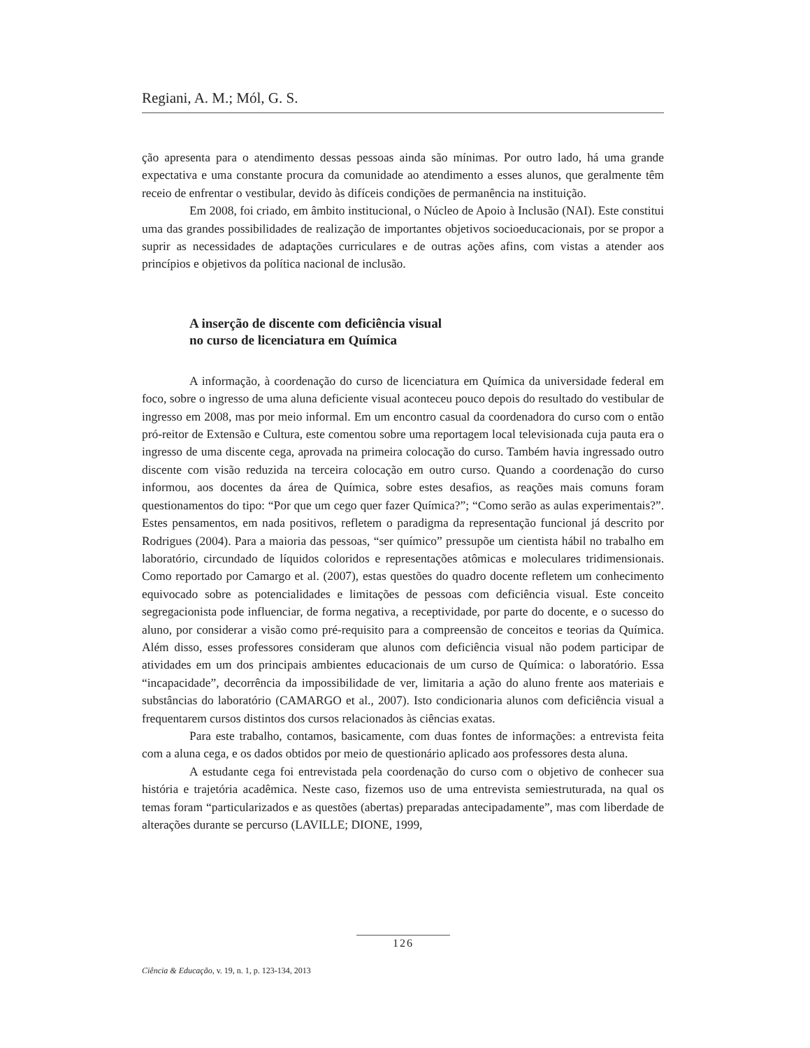Regiani, A. M.; Mól, G. S.
ção apresenta para o atendimento dessas pessoas ainda são mínimas. Por outro lado, há uma grande expectativa e uma constante procura da comunidade ao atendimento a esses alunos, que geralmente têm receio de enfrentar o vestibular, devido às difíceis condições de permanência na instituição.
Em 2008, foi criado, em âmbito institucional, o Núcleo de Apoio à Inclusão (NAI). Este constitui uma das grandes possibilidades de realização de importantes objetivos socioeducacionais, por se propor a suprir as necessidades de adaptações curriculares e de outras ações afins, com vistas a atender aos princípios e objetivos da política nacional de inclusão.
A inserção de discente com deficiência visual
no curso de licenciatura em Química
A informação, à coordenação do curso de licenciatura em Química da universidade federal em foco, sobre o ingresso de uma aluna deficiente visual aconteceu pouco depois do resultado do vestibular de ingresso em 2008, mas por meio informal. Em um encontro casual da coordenadora do curso com o então pró-reitor de Extensão e Cultura, este comentou sobre uma reportagem local televisionada cuja pauta era o ingresso de uma discente cega, aprovada na primeira colocação do curso. Também havia ingressado outro discente com visão reduzida na terceira colocação em outro curso. Quando a coordenação do curso informou, aos docentes da área de Química, sobre estes desafios, as reações mais comuns foram questionamentos do tipo: “Por que um cego quer fazer Química?”; “Como serão as aulas experimentais?”. Estes pensamentos, em nada positivos, refletem o paradigma da representação funcional já descrito por Rodrigues (2004). Para a maioria das pessoas, “ser químico” pressupõe um cientista hábil no trabalho em laboratório, circundado de líquidos coloridos e representações atômicas e moleculares tridimensionais. Como reportado por Camargo et al. (2007), estas questões do quadro docente refletem um conhecimento equivocado sobre as potencialidades e limitações de pessoas com deficiência visual. Este conceito segregacionista pode influenciar, de forma negativa, a receptividade, por parte do docente, e o sucesso do aluno, por considerar a visão como pré-requisito para a compreensão de conceitos e teorias da Química. Além disso, esses professores consideram que alunos com deficiência visual não podem participar de atividades em um dos principais ambientes educacionais de um curso de Química: o laboratório. Essa “incapacidade”, decorrência da impossibilidade de ver, limitaria a ação do aluno frente aos materiais e substâncias do laboratório (CAMARGO et al., 2007). Isto condicionaria alunos com deficiência visual a frequentarem cursos distintos dos cursos relacionados às ciências exatas.
Para este trabalho, contamos, basicamente, com duas fontes de informações: a entrevista feita com a aluna cega, e os dados obtidos por meio de questionário aplicado aos professores desta aluna.
A estudante cega foi entrevistada pela coordenação do curso com o objetivo de conhecer sua história e trajetória acadêmica. Neste caso, fizemos uso de uma entrevista semiestruturada, na qual os temas foram “particularizados e as questões (abertas) preparadas antecipadamente”, mas com liberdade de alterações durante se percurso (LAVILLE; DIONE, 1999,
126
Ciência & Educação, v. 19, n. 1, p. 123-134, 2013